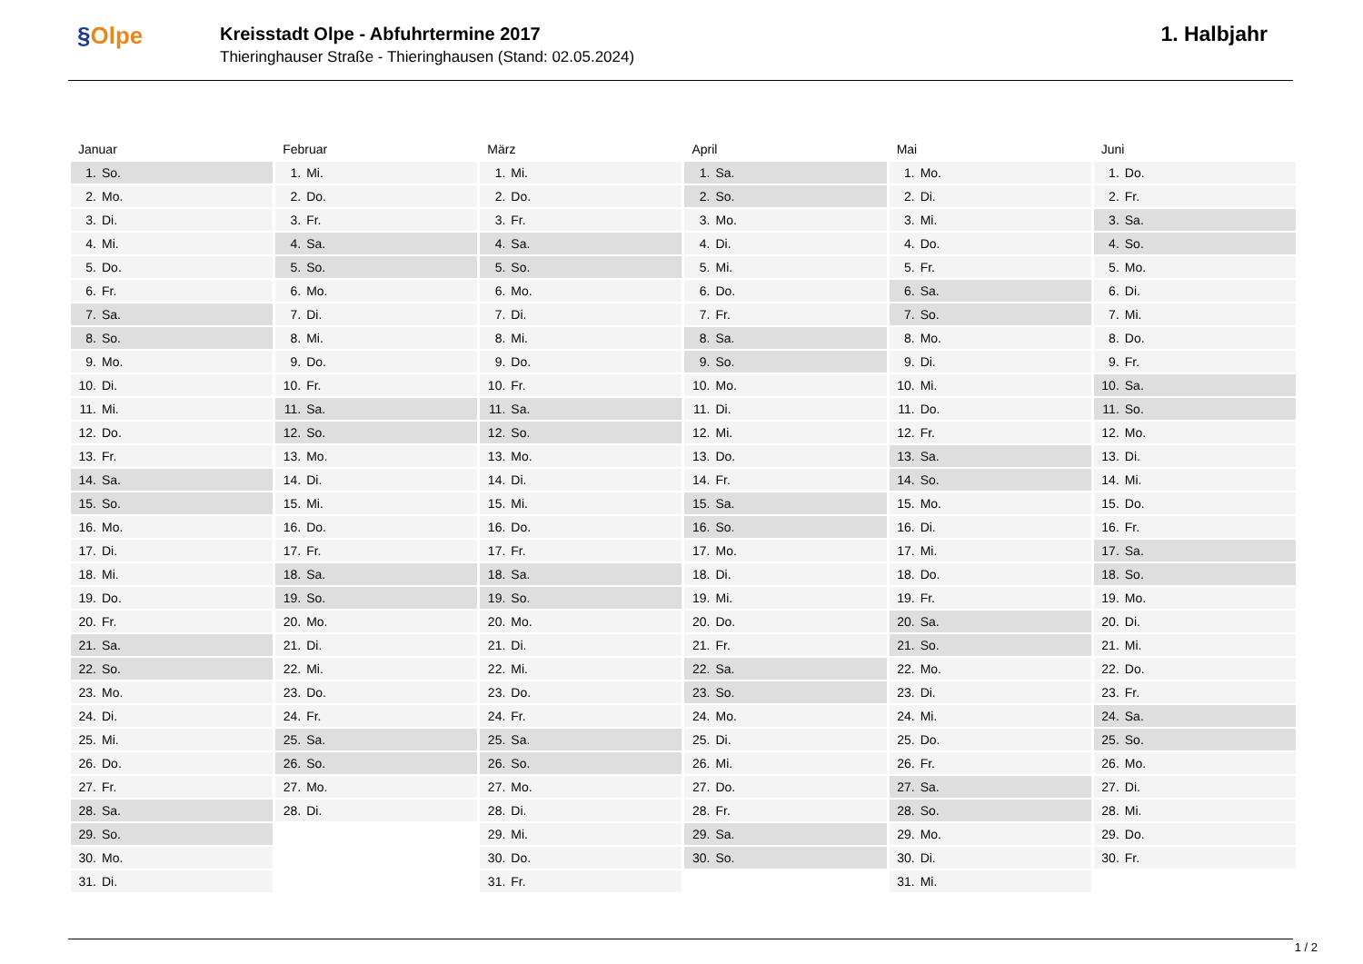§Olpe
Kreisstadt Olpe - Abfuhrtermine 2017
Thieringhauser Straße - Thieringhausen (Stand: 02.05.2024)
1. Halbjahr
| Januar | Februar | März | April | Mai | Juni |
| --- | --- | --- | --- | --- | --- |
| 1. So. | 1. Mi. | 1. Mi. | 1. Sa. | 1. Mo. | 1. Do. |
| 2. Mo. | 2. Do. | 2. Do. | 2. So. | 2. Di. | 2. Fr. |
| 3. Di. | 3. Fr. | 3. Fr. | 3. Mo. | 3. Mi. | 3. Sa. |
| 4. Mi. | 4. Sa. | 4. Sa. | 4. Di. | 4. Do. | 4. So. |
| 5. Do. | 5. So. | 5. So. | 5. Mi. | 5. Fr. | 5. Mo. |
| 6. Fr. | 6. Mo. | 6. Mo. | 6. Do. | 6. Sa. | 6. Di. |
| 7. Sa. | 7. Di. | 7. Di. | 7. Fr. | 7. So. | 7. Mi. |
| 8. So. | 8. Mi. | 8. Mi. | 8. Sa. | 8. Mo. | 8. Do. |
| 9. Mo. | 9. Do. | 9. Do. | 9. So. | 9. Di. | 9. Fr. |
| 10. Di. | 10. Fr. | 10. Fr. | 10. Mo. | 10. Mi. | 10. Sa. |
| 11. Mi. | 11. Sa. | 11. Sa. | 11. Di. | 11. Do. | 11. So. |
| 12. Do. | 12. So. | 12. So. | 12. Mi. | 12. Fr. | 12. Mo. |
| 13. Fr. | 13. Mo. | 13. Mo. | 13. Do. | 13. Sa. | 13. Di. |
| 14. Sa. | 14. Di. | 14. Di. | 14. Fr. | 14. So. | 14. Mi. |
| 15. So. | 15. Mi. | 15. Mi. | 15. Sa. | 15. Mo. | 15. Do. |
| 16. Mo. | 16. Do. | 16. Do. | 16. So. | 16. Di. | 16. Fr. |
| 17. Di. | 17. Fr. | 17. Fr. | 17. Mo. | 17. Mi. | 17. Sa. |
| 18. Mi. | 18. Sa. | 18. Sa. | 18. Di. | 18. Do. | 18. So. |
| 19. Do. | 19. So. | 19. So. | 19. Mi. | 19. Fr. | 19. Mo. |
| 20. Fr. | 20. Mo. | 20. Mo. | 20. Do. | 20. Sa. | 20. Di. |
| 21. Sa. | 21. Di. | 21. Di. | 21. Fr. | 21. So. | 21. Mi. |
| 22. So. | 22. Mi. | 22. Mi. | 22. Sa. | 22. Mo. | 22. Do. |
| 23. Mo. | 23. Do. | 23. Do. | 23. So. | 23. Di. | 23. Fr. |
| 24. Di. | 24. Fr. | 24. Fr. | 24. Mo. | 24. Mi. | 24. Sa. |
| 25. Mi. | 25. Sa. | 25. Sa. | 25. Di. | 25. Do. | 25. So. |
| 26. Do. | 26. So. | 26. So. | 26. Mi. | 26. Fr. | 26. Mo. |
| 27. Fr. | 27. Mo. | 27. Mo. | 27. Do. | 27. Sa. | 27. Di. |
| 28. Sa. | 28. Di. | 28. Di. | 28. Fr. | 28. So. | 28. Mi. |
| 29. So. | | 29. Mi. | 29. Sa. | 29. Mo. | 29. Do. |
| 30. Mo. | | 30. Do. | 30. So. | 30. Di. | 30. Fr. |
| 31. Di. | | 31. Fr. | | 31. Mi. | |
1 / 2